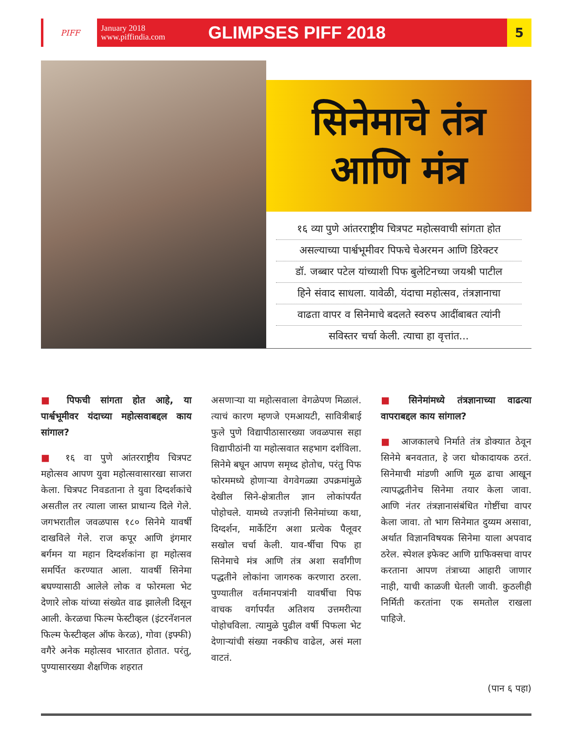PIFF
January 2018
www.piffindia.com
GLIMPSES PIFF 2018
5
सिनेमाचे तंत्र
आणि मंत्र
१६ व्या पुणे आंतरराष्ट्रीय चित्रपट महोत्सवाची सांगता होत
असल्याच्या पार्श्वभूमीवर पिफचे चेअरमन आणि डिरेक्टर
डॉ. जब्बार पटेल यांच्याशी पिफ बुलेटिनच्या जयश्री पाटील
हिने संवाद साधला. यावेळी, यंदाचा महोत्सव, तंत्रज्ञानाचा
वाढता वापर व सिनेमाचे बदलते स्वरुप आदींबाबत त्यांनी
सविस्तर चर्चा केली. त्याचा हा वृत्तांत...
■ पिफची सांगता होत आहे, या पार्श्वभूमीवर यंदाच्या महोत्सवाबद्दल काय सांगाल?
■ १६ वा पुणे आंतरराष्ट्रीय चित्रपट महोत्सव आपण युवा महोत्सवासारखा साजरा केला. चित्रपट निवडताना ते युवा दिग्दर्शकांचे असतील तर त्याला जास्त प्राधान्य दिले गेले. जगभरातील जवळपास १८० सिनेमे यावर्षी दाखविले गेले. राज कपूर आणि इंगमार बर्गमन या महान दिग्दर्शकांना हा महोत्सव समर्पित करण्यात आला. यावर्षी सिनेमा बघण्यासाठी आलेले लोक व फोरमला भेट देणारे लोक यांच्या संख्येत वाढ झालेली दिसून आली. केरळचा फिल्म फेस्टीव्हल (इंटरनॅशनल फिल्म फेस्टीव्हल ऑफ केरळ), गोवा (इफ्फी) वगैरे अनेक महोत्सव भारतात होतात. परंतु, पुण्यासारख्या शैक्षणिक शहरात
असणाऱ्या या महोत्सवाला वेगळेपण मिळालं. त्याचं कारण म्हणजे एमआयटी, सावित्रीबाई फुले पुणे विद्यापीठासारख्या जवळपास सहा विद्यापीठांनी या महोत्सवात सहभाग दर्शविला. सिनेमे बघून आपण समृध्द होतोच, परंतु पिफ फोरममध्ये होणाऱ्या वेगवेगळ्या उपक्रमांमुळे देखील सिने-क्षेत्रातील ज्ञान लोकांपर्यंत पोहोचले. यामध्ये तज्ज्ञांनी सिनेमांच्या कथा, दिग्दर्शन, मार्केटिंग अशा प्रत्येक पैलूवर सखोल चर्चा केली. याव-र्षीचा पिफ हा सिनेमाचे मंत्र आणि तंत्र अशा सर्वांगीण पद्धतीने लोकांना जागरुक करणारा ठरला. पुण्यातील वर्तमानपत्रांनी यावर्षीचा पिफ वाचक वर्गापर्यंत अतिशय उत्तमरीत्या पोहोचविला. त्यामुळे पुढील वर्षी पिफला भेट देणाऱ्यांची संख्या नक्कीच वाढेल, असं मला वाटतं.
■ सिनेमांमध्ये तंत्रज्ञानाच्या वाढत्या वापराबद्दल काय सांगाल?
■ आजकालचे निर्माते तंत्र डोक्यात ठेवून सिनेमे बनवतात, हे जरा धोकादायक ठरतं. सिनेमाची मांडणी आणि मूळ ढाचा आखून त्यापद्धतीनेच सिनेमा तयार केला जावा. आणि नंतर तंत्रज्ञानासंबंधित गोष्टींचा वापर केला जावा. तो भाग सिनेमात दुय्यम असावा, अर्थात विज्ञानविषयक सिनेमा याला अपवाद ठरेल. स्पेशल इफेक्ट आणि ग्राफिक्सचा वापर करताना आपण तंत्राच्या आहारी जाणार नाही, याची काळजी घेतली जावी. कुठलीही निर्मिती करतांना एक समतोल राखला पाहिजे.
(पान ६ पहा)